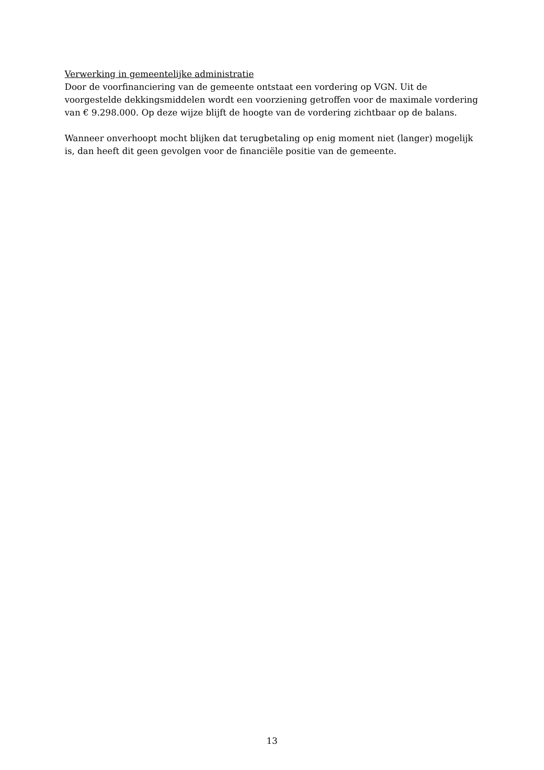Verwerking in gemeentelijke administratie
Door de voorfinanciering van de gemeente ontstaat een vordering op VGN. Uit de voorgestelde dekkingsmiddelen wordt een voorziening getroffen voor de maximale vordering van € 9.298.000. Op deze wijze blijft de hoogte van de vordering zichtbaar op de balans.
Wanneer onverhoopt mocht blijken dat terugbetaling op enig moment niet (langer) mogelijk is, dan heeft dit geen gevolgen voor de financiële positie van de gemeente.
13